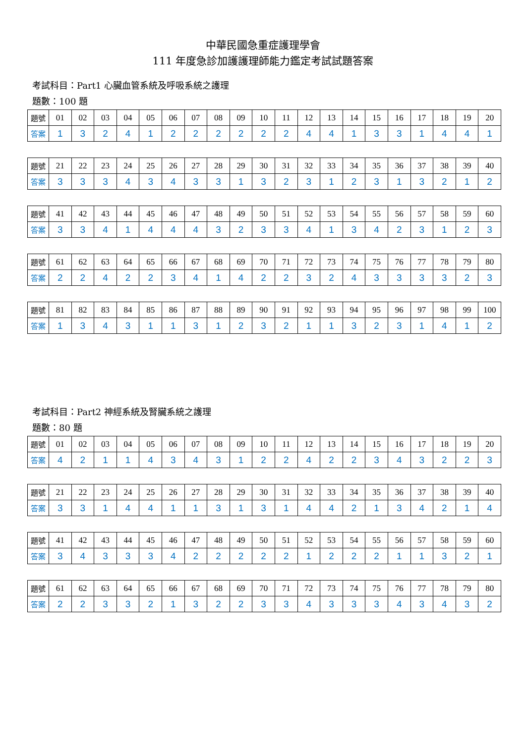中華民國急重症護理學會
111 年度急診加護護理師能力鑑定考試試題答案
考試科目：Part1 心臟血管系統及呼吸系統之護理
題數：100 題
| 題號 | 01 | 02 | 03 | 04 | 05 | 06 | 07 | 08 | 09 | 10 | 11 | 12 | 13 | 14 | 15 | 16 | 17 | 18 | 19 | 20 |
| --- | --- | --- | --- | --- | --- | --- | --- | --- | --- | --- | --- | --- | --- | --- | --- | --- | --- | --- | --- | --- |
| 答案 | 1 | 3 | 2 | 4 | 1 | 2 | 2 | 2 | 2 | 2 | 2 | 4 | 4 | 1 | 3 | 3 | 1 | 4 | 4 | 1 |
| 題號 | 21 | 22 | 23 | 24 | 25 | 26 | 27 | 28 | 29 | 30 | 31 | 32 | 33 | 34 | 35 | 36 | 37 | 38 | 39 | 40 |
| --- | --- | --- | --- | --- | --- | --- | --- | --- | --- | --- | --- | --- | --- | --- | --- | --- | --- | --- | --- | --- |
| 答案 | 3 | 3 | 3 | 4 | 3 | 4 | 3 | 3 | 1 | 3 | 2 | 3 | 1 | 2 | 3 | 1 | 3 | 2 | 1 | 2 |
| 題號 | 41 | 42 | 43 | 44 | 45 | 46 | 47 | 48 | 49 | 50 | 51 | 52 | 53 | 54 | 55 | 56 | 57 | 58 | 59 | 60 |
| --- | --- | --- | --- | --- | --- | --- | --- | --- | --- | --- | --- | --- | --- | --- | --- | --- | --- | --- | --- | --- |
| 答案 | 3 | 3 | 4 | 1 | 4 | 4 | 4 | 3 | 2 | 3 | 3 | 4 | 1 | 3 | 4 | 2 | 3 | 1 | 2 | 3 |
| 題號 | 61 | 62 | 63 | 64 | 65 | 66 | 67 | 68 | 69 | 70 | 71 | 72 | 73 | 74 | 75 | 76 | 77 | 78 | 79 | 80 |
| --- | --- | --- | --- | --- | --- | --- | --- | --- | --- | --- | --- | --- | --- | --- | --- | --- | --- | --- | --- | --- |
| 答案 | 2 | 2 | 4 | 2 | 2 | 3 | 4 | 1 | 4 | 2 | 2 | 3 | 2 | 4 | 3 | 3 | 3 | 3 | 2 | 3 |
| 題號 | 81 | 82 | 83 | 84 | 85 | 86 | 87 | 88 | 89 | 90 | 91 | 92 | 93 | 94 | 95 | 96 | 97 | 98 | 99 | 100 |
| --- | --- | --- | --- | --- | --- | --- | --- | --- | --- | --- | --- | --- | --- | --- | --- | --- | --- | --- | --- | --- |
| 答案 | 1 | 3 | 4 | 3 | 1 | 1 | 3 | 1 | 2 | 3 | 2 | 1 | 1 | 3 | 2 | 3 | 1 | 4 | 1 | 2 |
考試科目：Part2 神經系統及腎臟系統之護理
題數：80 題
| 題號 | 01 | 02 | 03 | 04 | 05 | 06 | 07 | 08 | 09 | 10 | 11 | 12 | 13 | 14 | 15 | 16 | 17 | 18 | 19 | 20 |
| --- | --- | --- | --- | --- | --- | --- | --- | --- | --- | --- | --- | --- | --- | --- | --- | --- | --- | --- | --- | --- |
| 答案 | 4 | 2 | 1 | 1 | 4 | 3 | 4 | 3 | 1 | 2 | 2 | 4 | 2 | 2 | 3 | 4 | 3 | 2 | 2 | 3 |
| 題號 | 21 | 22 | 23 | 24 | 25 | 26 | 27 | 28 | 29 | 30 | 31 | 32 | 33 | 34 | 35 | 36 | 37 | 38 | 39 | 40 |
| --- | --- | --- | --- | --- | --- | --- | --- | --- | --- | --- | --- | --- | --- | --- | --- | --- | --- | --- | --- | --- |
| 答案 | 3 | 3 | 1 | 4 | 4 | 1 | 1 | 3 | 1 | 3 | 1 | 4 | 4 | 2 | 1 | 3 | 4 | 2 | 1 | 4 |
| 題號 | 41 | 42 | 43 | 44 | 45 | 46 | 47 | 48 | 49 | 50 | 51 | 52 | 53 | 54 | 55 | 56 | 57 | 58 | 59 | 60 |
| --- | --- | --- | --- | --- | --- | --- | --- | --- | --- | --- | --- | --- | --- | --- | --- | --- | --- | --- | --- | --- |
| 答案 | 3 | 4 | 3 | 3 | 3 | 4 | 2 | 2 | 2 | 2 | 2 | 1 | 2 | 2 | 2 | 1 | 1 | 3 | 2 | 1 |
| 題號 | 61 | 62 | 63 | 64 | 65 | 66 | 67 | 68 | 69 | 70 | 71 | 72 | 73 | 74 | 75 | 76 | 77 | 78 | 79 | 80 |
| --- | --- | --- | --- | --- | --- | --- | --- | --- | --- | --- | --- | --- | --- | --- | --- | --- | --- | --- | --- | --- |
| 答案 | 2 | 2 | 3 | 3 | 2 | 1 | 3 | 2 | 2 | 3 | 3 | 4 | 3 | 3 | 3 | 4 | 3 | 4 | 3 | 2 |